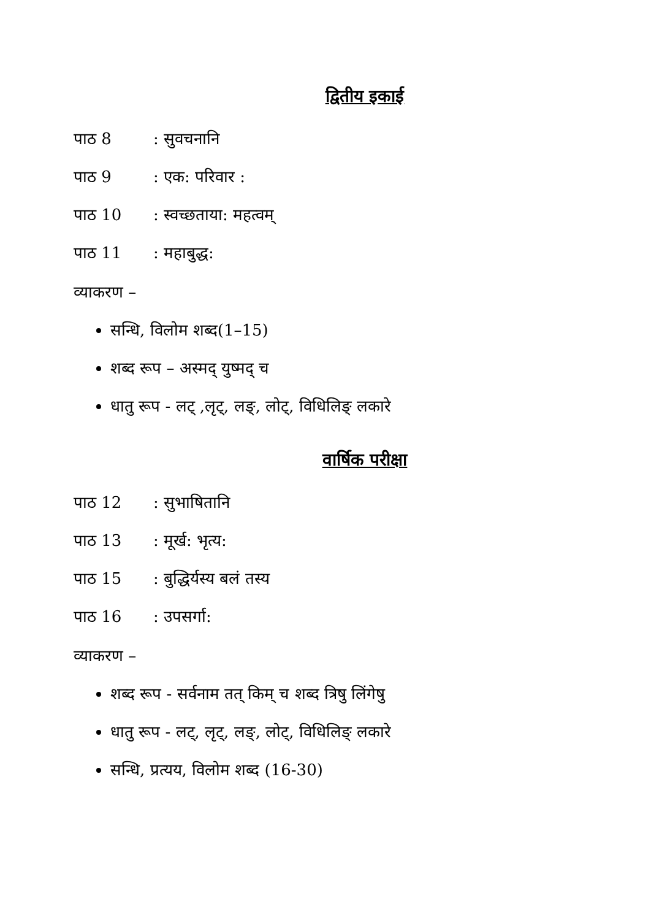द्वितीय इकाई
पाठ 8: सुवचनानि
पाठ 9: एक: परिवार :
पाठ 10: स्वच्छताया: महत्वम्
पाठ 11: महाबुद्ध:
व्याकरण –
सन्धि, विलोम शब्द(1–15)
शब्द रूप – अस्मद् युष्मद् च
धातु रूप - लट् ,लृट्, लङ्, लोट्, विधिलिङ् लकारे
वार्षिक परीक्षा
पाठ 12: सुभाषितानि
पाठ 13: मूर्ख: भृत्य:
पाठ 15: बुद्धिर्यस्य बलं तस्य
पाठ 16: उपसर्गा:
व्याकरण –
शब्द रूप - सर्वनाम तत् किम् च शब्द त्रिषु लिंगेषु
धातु रूप - लट्, लृट्, लङ्, लोट्, विधिलिङ् लकारे
सन्धि, प्रत्यय, विलोम शब्द (16-30)